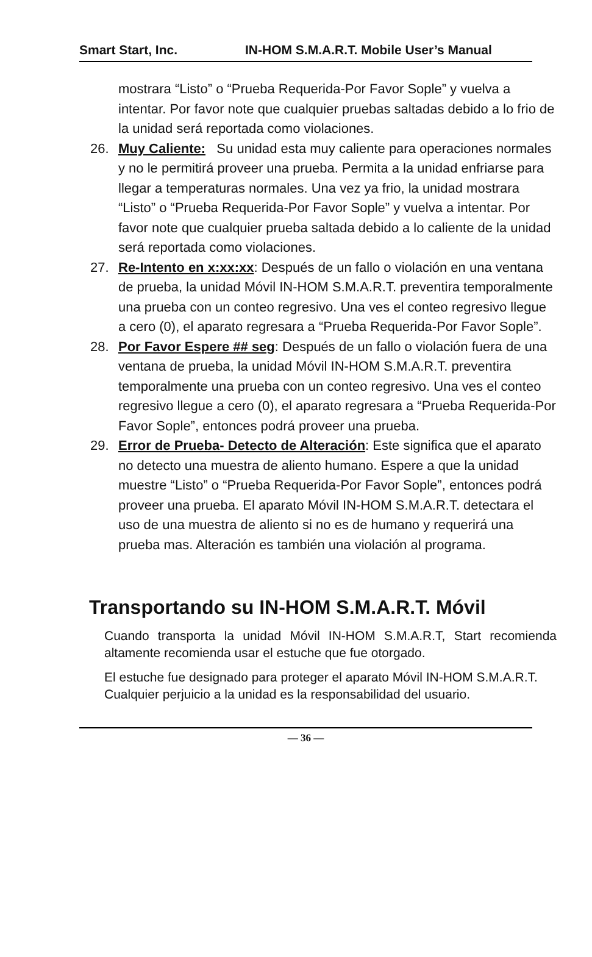Smart Start, Inc. IN-HOM S.M.A.R.T. Mobile User’s Manual
mostrara “Listo” o “Prueba Requerida-Por Favor Sople” y vuelva a intentar. Por favor note que cualquier pruebas saltadas debido a lo frio de la unidad será reportada como violaciones.
26. Muy Caliente: Su unidad esta muy caliente para operaciones normales y no le permitirá proveer una prueba. Permita a la unidad enfriarse para llegar a temperaturas normales. Una vez ya frio, la unidad mostrara “Listo” o “Prueba Requerida-Por Favor Sople” y vuelva a intentar. Por favor note que cualquier prueba saltada debido a lo caliente de la unidad será reportada como violaciones.
27. Re-Intento en x:xx:xx: Después de un fallo o violación en una ventana de prueba, la unidad Móvil IN-HOM S.M.A.R.T. preventira temporalmente una prueba con un conteo regresivo. Una ves el conteo regresivo llegue a cero (0), el aparato regresara a “Prueba Requerida-Por Favor Sople”.
28. Por Favor Espere ## seg: Después de un fallo o violación fuera de una ventana de prueba, la unidad Móvil IN-HOM S.M.A.R.T. preventira temporalmente una prueba con un conteo regresivo. Una ves el conteo regresivo llegue a cero (0), el aparato regresara a “Prueba Requerida-Por Favor Sople”, entonces podrá proveer una prueba.
29. Error de Prueba- Detecto de Alteración: Este significa que el aparato no detecto una muestra de aliento humano. Espere a que la unidad muestre “Listo” o “Prueba Requerida-Por Favor Sople”, entonces podrá proveer una prueba. El aparato Móvil IN-HOM S.M.A.R.T. detectara el uso de una muestra de aliento si no es de humano y requerirá una prueba mas. Alteración es también una violación al programa.
Transportando su IN-HOM S.M.A.R.T. Móvil
Cuando transporta la unidad Móvil IN-HOM S.M.A.R.T, Start recomienda altamente recomienda usar el estuche que fue otorgado.
El estuche fue designado para proteger el aparato Móvil IN-HOM S.M.A.R.T. Cualquier perjuicio a la unidad es la responsabilidad del usuario.
— 36 —